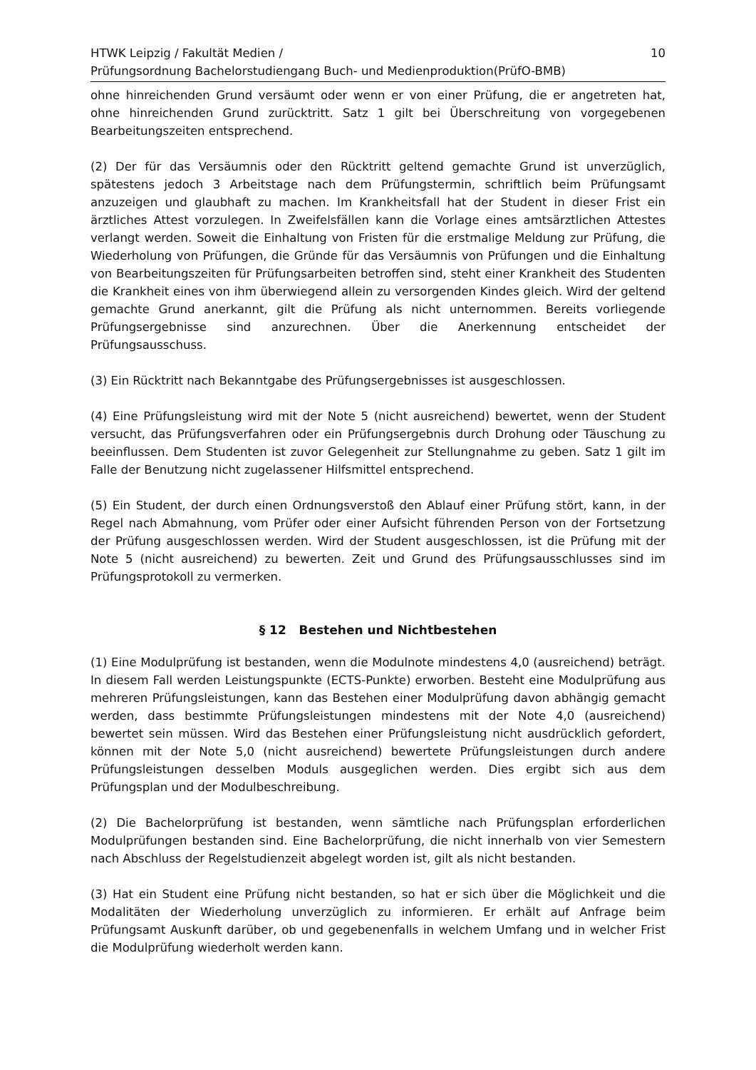HTWK Leipzig / Fakultät Medien /
Prüfungsordnung Bachelorstudiengang Buch- und Medienproduktion(PrüfO-BMB)
10
ohne hinreichenden Grund versäumt oder wenn er von einer Prüfung, die er angetreten hat, ohne hinreichenden Grund zurücktritt. Satz 1 gilt bei Überschreitung von vorgegebenen Bearbeitungszeiten entsprechend.
(2) Der für das Versäumnis oder den Rücktritt geltend gemachte Grund ist unverzüglich, spätestens jedoch 3 Arbeitstage nach dem Prüfungstermin, schriftlich beim Prüfungsamt anzuzeigen und glaubhaft zu machen. Im Krankheitsfall hat der Student in dieser Frist ein ärztliches Attest vorzulegen. In Zweifelsfällen kann die Vorlage eines amtsärztlichen Attestes verlangt werden. Soweit die Einhaltung von Fristen für die erstmalige Meldung zur Prüfung, die Wiederholung von Prüfungen, die Gründe für das Versäumnis von Prüfungen und die Einhaltung von Bearbeitungszeiten für Prüfungsarbeiten betroffen sind, steht einer Krankheit des Studenten die Krankheit eines von ihm überwiegend allein zu versorgenden Kindes gleich. Wird der geltend gemachte Grund anerkannt, gilt die Prüfung als nicht unternommen. Bereits vorliegende Prüfungsergebnisse sind anzurechnen. Über die Anerkennung entscheidet der Prüfungsausschuss.
(3) Ein Rücktritt nach Bekanntgabe des Prüfungsergebnisses ist ausgeschlossen.
(4) Eine Prüfungsleistung wird mit der Note 5 (nicht ausreichend) bewertet, wenn der Student versucht, das Prüfungsverfahren oder ein Prüfungsergebnis durch Drohung oder Täuschung zu beeinflussen. Dem Studenten ist zuvor Gelegenheit zur Stellungnahme zu geben. Satz 1 gilt im Falle der Benutzung nicht zugelassener Hilfsmittel entsprechend.
(5) Ein Student, der durch einen Ordnungsverstoß den Ablauf einer Prüfung stört, kann, in der Regel nach Abmahnung, vom Prüfer oder einer Aufsicht führenden Person von der Fortsetzung der Prüfung ausgeschlossen werden. Wird der Student ausgeschlossen, ist die Prüfung mit der Note 5 (nicht ausreichend) zu bewerten. Zeit und Grund des Prüfungsausschlusses sind im Prüfungsprotokoll zu vermerken.
§ 12 Bestehen und Nichtbestehen
(1) Eine Modulprüfung ist bestanden, wenn die Modulnote mindestens 4,0 (ausreichend) beträgt. In diesem Fall werden Leistungspunkte (ECTS-Punkte) erworben. Besteht eine Modulprüfung aus mehreren Prüfungsleistungen, kann das Bestehen einer Modulprüfung davon abhängig gemacht werden, dass bestimmte Prüfungsleistungen mindestens mit der Note 4,0 (ausreichend) bewertet sein müssen. Wird das Bestehen einer Prüfungsleistung nicht ausdrücklich gefordert, können mit der Note 5,0 (nicht ausreichend) bewertete Prüfungsleistungen durch andere Prüfungsleistungen desselben Moduls ausgeglichen werden. Dies ergibt sich aus dem Prüfungsplan und der Modulbeschreibung.
(2) Die Bachelorprüfung ist bestanden, wenn sämtliche nach Prüfungsplan erforderlichen Modulprüfungen bestanden sind. Eine Bachelorprüfung, die nicht innerhalb von vier Semestern nach Abschluss der Regelstudienzeit abgelegt worden ist, gilt als nicht bestanden.
(3) Hat ein Student eine Prüfung nicht bestanden, so hat er sich über die Möglichkeit und die Modalitäten der Wiederholung unverzüglich zu informieren. Er erhält auf Anfrage beim Prüfungsamt Auskunft darüber, ob und gegebenenfalls in welchem Umfang und in welcher Frist die Modulprüfung wiederholt werden kann.